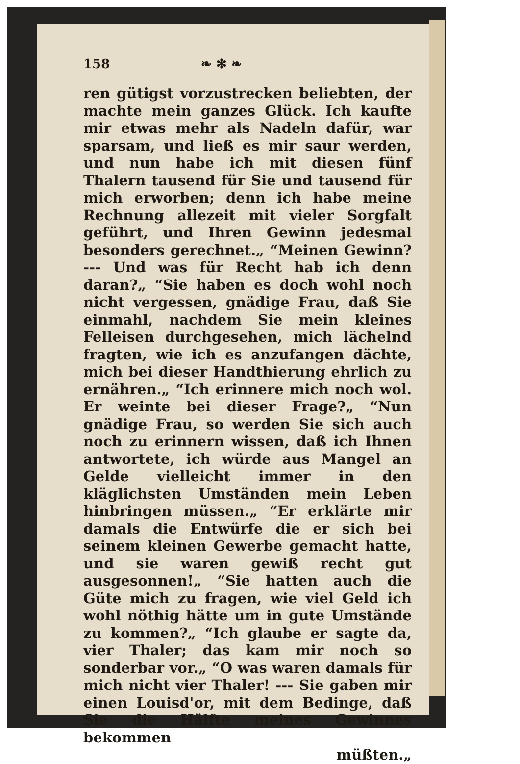158 ❧ ✻ ❧
ren gütigst vorzustrecken beliebten, der machte mein ganzes Glück. Ich kaufte mir etwas mehr als Nadeln dafür, war sparsam, und ließ es mir saur werden, und nun habe ich mit diesen fünf Thalern tausend für Sie und tausend für mich erworben; denn ich habe meine Rechnung allezeit mit vieler Sorgfalt geführt, und Ihren Gewinn jedesmal besonders gerechnet.„ “Meinen Gewinn? --- Und was für Recht hab ich denn daran?„ “Sie haben es doch wohl noch nicht vergessen, gnädige Frau, daß Sie einmahl, nachdem Sie mein kleines Felleisen durchgesehen, mich lächelnd fragten, wie ich es anzufangen dächte, mich bei dieser Handthierung ehrlich zu ernähren.„ “Ich erinnere mich noch wol. Er weinte bei dieser Frage?„ “Nun gnädige Frau, so werden Sie sich auch noch zu erinnern wissen, daß ich Ihnen antwortete, ich würde aus Mangel an Gelde vielleicht immer in den kläglichsten Umständen mein Leben hinbringen müssen.„ “Er erklärte mir damals die Entwürfe die er sich bei seinem kleinen Gewerbe gemacht hatte, und sie waren gewiß recht gut ausgesonnen!„ “Sie hatten auch die Güte mich zu fragen, wie viel Geld ich wohl nöthig hätte um in gute Umstände zu kommen?„ “Ich glaube er sagte da, vier Thaler; das kam mir noch so sonderbar vor.„ “O was waren damals für mich nicht vier Thaler! --- Sie gaben mir einen Louisd'or, mit dem Bedinge, daß Sie die Hälfte meines Gewinnes bekommen
müßten.„